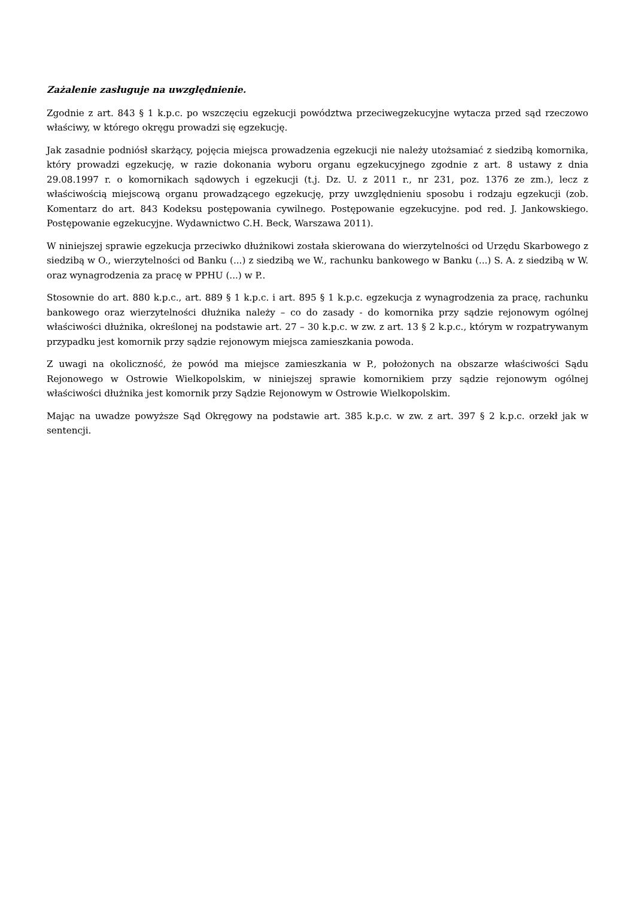Zażalenie zasługuje na uwzględnienie.
Zgodnie z art. 843 § 1 k.p.c. po wszczęciu egzekucji powództwa przeciwegzekucyjne wytacza przed sąd rzeczowo właściwy, w którego okręgu prowadzi się egzekucję.
Jak zasadnie podniósł skarżący, pojęcia miejsca prowadzenia egzekucji nie należy utożsamiać z siedzibą komornika, który prowadzi egzekucję, w razie dokonania wyboru organu egzekucyjnego zgodnie z art. 8 ustawy z dnia 29.08.1997 r. o komornikach sądowych i egzekucji (t.j. Dz. U. z 2011 r., nr 231, poz. 1376 ze zm.), lecz z właściwością miejscową organu prowadzącego egzekucję, przy uwzględnieniu sposobu i rodzaju egzekucji (zob. Komentarz do art. 843 Kodeksu postępowania cywilnego. Postępowanie egzekucyjne. pod red. J. Jankowskiego. Postępowanie egzekucyjne. Wydawnictwo C.H. Beck, Warszawa 2011).
W niniejszej sprawie egzekucja przeciwko dłużnikowi została skierowana do wierzytelności od Urzędu Skarbowego z siedzibą w O., wierzytelności od Banku (...) z siedzibą we W., rachunku bankowego w Banku (...) S. A. z siedzibą w W. oraz wynagrodzenia za pracę w PPHU (...) w P..
Stosownie do art. 880 k.p.c., art. 889 § 1 k.p.c. i art. 895 § 1 k.p.c. egzekucja z wynagrodzenia za pracę, rachunku bankowego oraz wierzytelności dłużnika należy – co do zasady - do komornika przy sądzie rejonowym ogólnej właściwości dłużnika, określonej na podstawie art. 27 – 30 k.p.c. w zw. z art. 13 § 2 k.p.c., którym w rozpatrywanym przypadku jest komornik przy sądzie rejonowym miejsca zamieszkania powoda.
Z uwagi na okoliczność, że powód ma miejsce zamieszkania w P., położonych na obszarze właściwości Sądu Rejonowego w Ostrowie Wielkopolskim, w niniejszej sprawie komornikiem przy sądzie rejonowym ogólnej właściwości dłużnika jest komornik przy Sądzie Rejonowym w Ostrowie Wielkopolskim.
Mając na uwadze powyższe Sąd Okręgowy na podstawie art. 385 k.p.c. w zw. z art. 397 § 2 k.p.c. orzekł jak w sentencji.